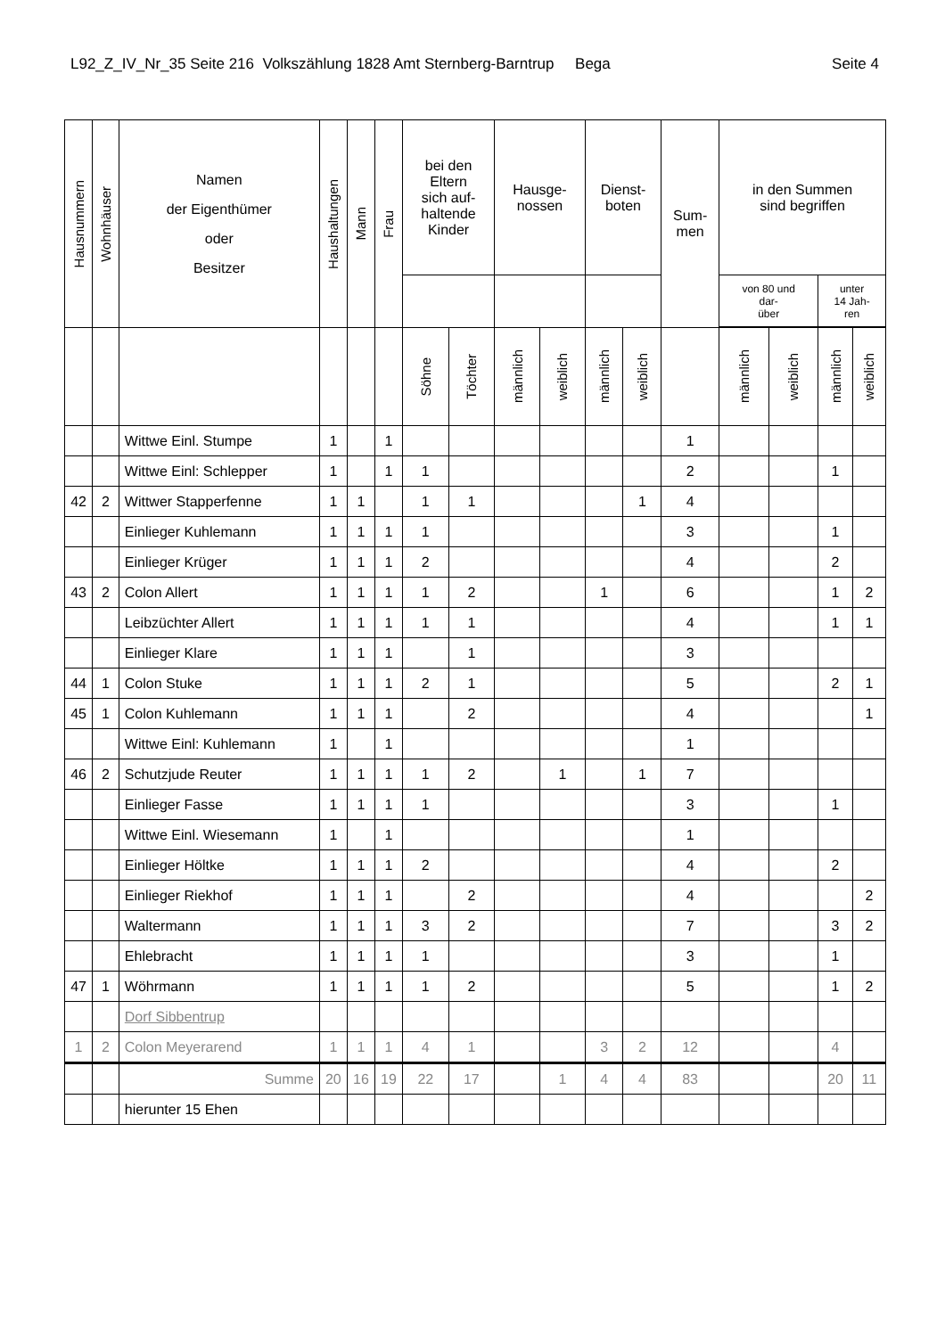L92_Z_IV_Nr_35 Seite 216 Volkszählung 1828 Amt Sternberg-Barntrup Bega Seite 4
| Hausnummern | Wohnhäuser | Namen der Eigenthümer oder Besitzer | Haushaltungen | Mann | Frau | bei den Eltern sich auf- haltende Kinder | | Hausge- nossen | | Dienst- boten | | Sum- men | in den Summen sind begriffen | | | |
| --- | --- | --- | --- | --- | --- | --- | --- | --- | --- | --- | --- | --- | --- | --- | --- | --- |
| | | | | | | | | | | | | | von 80 und dar- über | | unter 14 Jah- ren | |
| | | | | | | Söhne | Töchter | männlich | weiblich | männlich | weiblich | | männlich | weiblich | männlich | weiblich |
| | | Wittwe Einl. Stumpe | 1 | | 1 | | | | | | | 1 | | | | |
| | | Wittwe Einl: Schlepper | 1 | | 1 | 1 | | | | | | 2 | | | 1 | |
| 42 | 2 | Wittwer Stapperfenne | 1 | 1 | | 1 | 1 | | | | 1 | 4 | | | | |
| | | Einlieger Kuhlemann | 1 | 1 | 1 | 1 | | | | | | 3 | | | 1 | |
| | | Einlieger Krüger | 1 | 1 | 1 | 2 | | | | | | 4 | | | 2 | |
| 43 | 2 | Colon Allert | 1 | 1 | 1 | 1 | 2 | | | 1 | | 6 | | | 1 | 2 |
| | | Leibzüchter Allert | 1 | 1 | 1 | 1 | 1 | | | | | 4 | | | 1 | 1 |
| | | Einlieger Klare | 1 | 1 | 1 | | 1 | | | | | 3 | | | | |
| 44 | 1 | Colon Stuke | 1 | 1 | 1 | 2 | 1 | | | | | 5 | | | 2 | 1 |
| 45 | 1 | Colon Kuhlemann | 1 | 1 | 1 | | 2 | | | | | 4 | | | | 1 |
| | | Wittwe Einl: Kuhlemann | 1 | | 1 | | | | | | | 1 | | | | |
| 46 | 2 | Schutzjude Reuter | 1 | 1 | 1 | 1 | 2 | | 1 | | 1 | 7 | | | | |
| | | Einlieger Fasse | 1 | 1 | 1 | 1 | | | | | | 3 | | | 1 | |
| | | Wittwe Einl. Wiesemann | 1 | | 1 | | | | | | | 1 | | | | |
| | | Einlieger Höltke | 1 | 1 | 1 | 2 | | | | | | 4 | | | 2 | |
| | | Einlieger Riekhof | 1 | 1 | 1 | | 2 | | | | | 4 | | | | 2 |
| | | Waltermann | 1 | 1 | 1 | 3 | 2 | | | | | 7 | | | 3 | 2 |
| | | Ehlebracht | 1 | 1 | 1 | 1 | | | | | | 3 | | | 1 | |
| 47 | 1 | Wöhrmann | 1 | 1 | 1 | 1 | 2 | | | | | 5 | | | 1 | 2 |
| | | Dorf Sibbentrup | | | | | | | | | | | | | | |
| 1 | 2 | Colon Meyerarend | 1 | 1 | 1 | 4 | 1 | | | 3 | 2 | 12 | | | 4 | |
| | | Summe | 20 | 16 | 19 | 22 | 17 | | 1 | 4 | 4 | 83 | | | 20 | 11 |
| | | hierunter 15 Ehen | | | | | | | | | | | | | | |